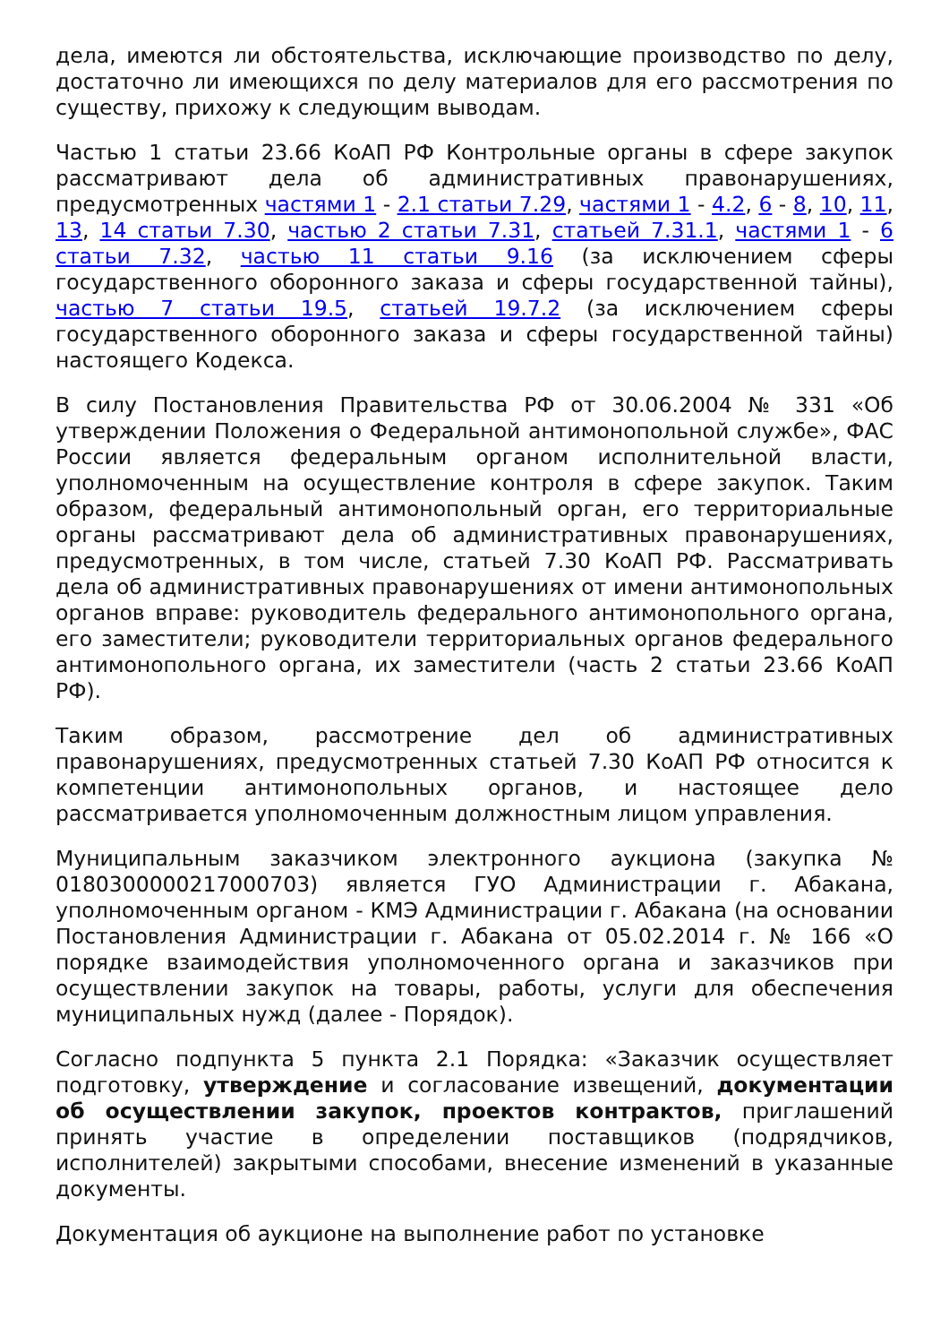дела, имеются ли обстоятельства, исключающие производство по делу, достаточно ли имеющихся по делу материалов для его рассмотрения по существу, прихожу к следующим выводам.
Частью 1 статьи 23.66 КоАП РФ Контрольные органы в сфере закупок рассматривают дела об административных правонарушениях, предусмотренных частями 1 - 2.1 статьи 7.29, частями 1 - 4.2, 6 - 8, 10, 11, 13, 14 статьи 7.30, частью 2 статьи 7.31, статьей 7.31.1, частями 1 - 6 статьи 7.32, частью 11 статьи 9.16 (за исключением сферы государственного оборонного заказа и сферы государственной тайны), частью 7 статьи 19.5, статьей 19.7.2 (за исключением сферы государственного оборонного заказа и сферы государственной тайны) настоящего Кодекса.
В силу Постановления Правительства РФ от 30.06.2004 № 331 «Об утверждении Положения о Федеральной антимонопольной службе», ФАС России является федеральным органом исполнительной власти, уполномоченным на осуществление контроля в сфере закупок. Таким образом, федеральный антимонопольный орган, его территориальные органы рассматривают дела об административных правонарушениях, предусмотренных, в том числе, статьей 7.30 КоАП РФ. Рассматривать дела об административных правонарушениях от имени антимонопольных органов вправе: руководитель федерального антимонопольного органа, его заместители; руководители территориальных органов федерального антимонопольного органа, их заместители (часть 2 статьи 23.66 КоАП РФ).
Таким образом, рассмотрение дел об административных правонарушениях, предусмотренных статьей 7.30 КоАП РФ относится к компетенции антимонопольных органов, и настоящее дело рассматривается уполномоченным должностным лицом управления.
Муниципальным заказчиком электронного аукциона (закупка № 0180300000217000703) является ГУО Администрации г. Абакана, уполномоченным органом - КМЭ Администрации г. Абакана (на основании Постановления Администрации г. Абакана от 05.02.2014 г. № 166 «О порядке взаимодействия уполномоченного органа и заказчиков при осуществлении закупок на товары, работы, услуги для обеспечения муниципальных нужд (далее - Порядок).
Согласно подпункта 5 пункта 2.1 Порядка: «Заказчик осуществляет подготовку, утверждение и согласование извещений, документации об осуществлении закупок, проектов контрактов, приглашений принять участие в определении поставщиков (подрядчиков, исполнителей) закрытыми способами, внесение изменений в указанные документы.
Документация об аукционе на выполнение работ по установке